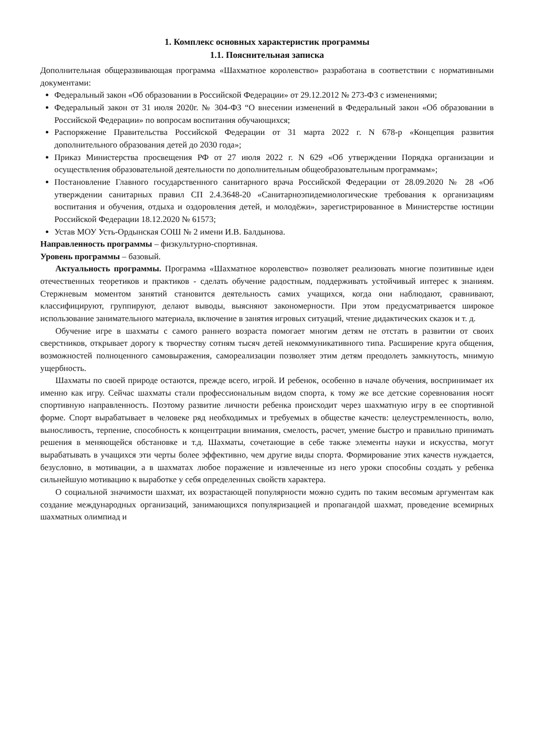1. Комплекс основных характеристик программы
1.1. Пояснительная записка
Дополнительная общеразвивающая программа «Шахматное королевство» разработана в соответствии с нормативными документами:
Федеральный закон «Об образовании в Российской Федерации» от 29.12.2012 № 273-ФЗ с изменениями;
Федеральный закон от 31 июля 2020г. № 304-ФЗ “О внесении изменений в Федеральный закон «Об образовании в Российской Федерации» по вопросам воспитания обучающихся;
Распоряжение Правительства Российской Федерации от 31 марта 2022 г. N 678-р «Концепция развития дополнительного образования детей до 2030 года»;
Приказ Министерства просвещения РФ от 27 июля 2022 г. N 629 «Об утверждении Порядка организации и осуществления образовательной деятельности по дополнительным общеобразовательным программам»;
Постановление Главного государственного санитарного врача Российской Федерации от 28.09.2020 № 28 «Об утверждении санитарных правил СП 2.4.3648-20 «Санитарноэпидемиологические требования к организациям воспитания и обучения, отдыха и оздоровления детей, и молодёжи», зарегистрированное в Министерстве юстиции Российской Федерации 18.12.2020 № 61573;
Устав МОУ Усть-Ордынская СОШ № 2 имени И.В. Балдынова.
Направленность программы – физкультурно-спортивная.
Уровень программы – базовый.
Актуальность программы. Программа «Шахматное королевство» позволяет реализовать многие позитивные идеи отечественных теоретиков и практиков - сделать обучение радостным, поддерживать устойчивый интерес к знаниям. Стержневым моментом занятий становится деятельность самих учащихся, когда они наблюдают, сравнивают, классифицируют, группируют, делают выводы, выясняют закономерности. При этом предусматривается широкое использование занимательного материала, включение в занятия игровых ситуаций, чтение дидактических сказок и т. д.
Обучение игре в шахматы с самого раннего возраста помогает многим детям не отстать в развитии от своих сверстников, открывает дорогу к творчеству сотням тысяч детей некоммуникативного типа. Расширение круга общения, возможностей полноценного самовыражения, самореализации позволяет этим детям преодолеть замкнутость, мнимую ущербность.
Шахматы по своей природе остаются, прежде всего, игрой. И ребенок, особенно в начале обучения, воспринимает их именно как игру. Сейчас шахматы стали профессиональным видом спорта, к тому же все детские соревнования носят спортивную направленность. Поэтому развитие личности ребенка происходит через шахматную игру в ее спортивной форме. Спорт вырабатывает в человеке ряд необходимых и требуемых в обществе качеств: целеустремленность, волю, выносливость, терпение, способность к концентрации внимания, смелость, расчет, умение быстро и правильно принимать решения в меняющейся обстановке и т.д. Шахматы, сочетающие в себе также элементы науки и искусства, могут вырабатывать в учащихся эти черты более эффективно, чем другие виды спорта. Формирование этих качеств нуждается, безусловно, в мотивации, а в шахматах любое поражение и извлеченные из него уроки способны создать у ребенка сильнейшую мотивацию к выработке у себя определенных свойств характера.
О социальной значимости шахмат, их возрастающей популярности можно судить по таким весомым аргументам как создание международных организаций, занимающихся популяризацией и пропагандой шахмат, проведение всемирных шахматных олимпиад и